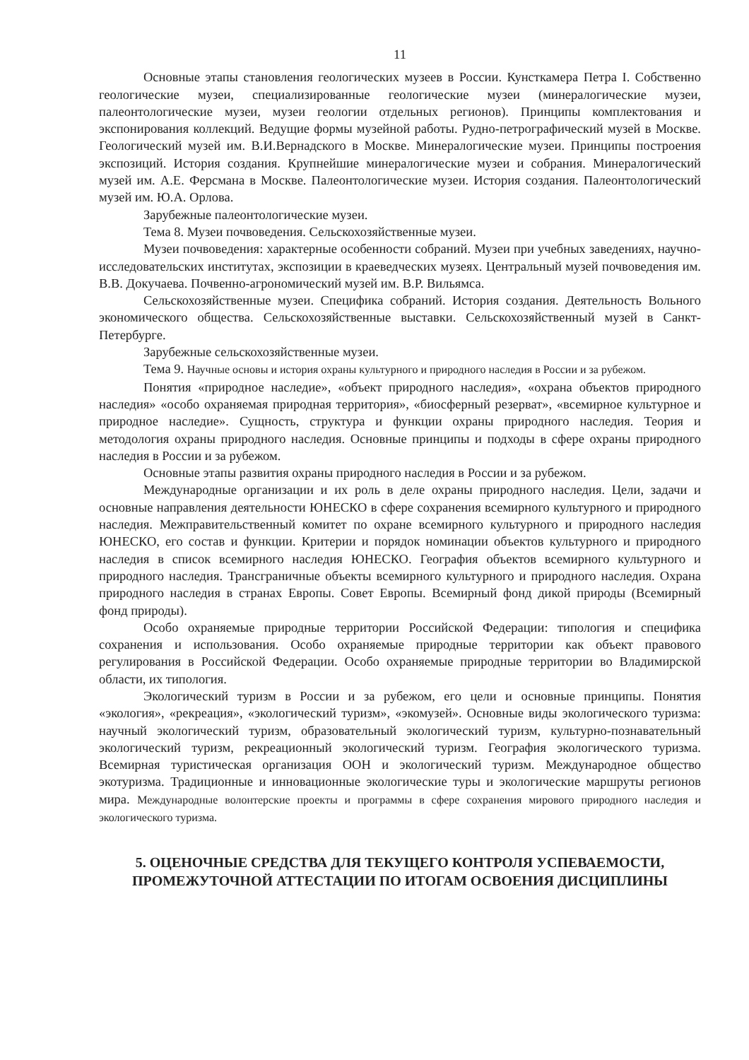11
Основные этапы становления геологических музеев в России. Кунсткамера Петра I. Собственно геологические музеи, специализированные геологические музеи (минералогические музеи, палеонтологические музеи, музеи геологии отдельных регионов). Принципы комплектования и экспонирования коллекций. Ведущие формы музейной работы. Рудно-петрографический музей в Москве. Геологический музей им. В.И.Вернадского в Москве. Минералогические музеи. Принципы построения экспозиций. История создания. Крупнейшие минералогические музеи и собрания. Минералогический музей им. А.Е. Ферсмана в Москве. Палеонтологические музеи. История создания. Палеонтологический музей им. Ю.А. Орлова.
Зарубежные палеонтологические музеи.
Тема 8. Музеи почвоведения. Сельскохозяйственные музеи.
Музеи почвоведения: характерные особенности собраний. Музеи при учебных заведениях, научно-исследовательских институтах, экспозиции в краеведческих музеях. Центральный музей почвоведения им. В.В. Докучаева. Почвенно-агрономический музей им. В.Р. Вильямса.
Сельскохозяйственные музеи. Специфика собраний. История создания. Деятельность Вольного экономического общества. Сельскохозяйственные выставки. Сельскохозяйственный музей в Санкт-Петербурге.
Зарубежные сельскохозяйственные музеи.
Тема 9. Научные основы и история охраны культурного и природного наследия в России и за рубежом.
Понятия «природное наследие», «объект природного наследия», «охрана объектов природного наследия» «особо охраняемая природная территория», «биосферный резерват», «всемирное культурное и природное наследие». Сущность, структура и функции охраны природного наследия. Теория и методология охраны природного наследия. Основные принципы и подходы в сфере охраны природного наследия в России и за рубежом.
Основные этапы развития охраны природного наследия в России и за рубежом.
Международные организации и их роль в деле охраны природного наследия. Цели, задачи и основные направления деятельности ЮНЕСКО в сфере сохранения всемирного культурного и природного наследия. Межправительственный комитет по охране всемирного культурного и природного наследия ЮНЕСКО, его состав и функции. Критерии и порядок номинации объектов культурного и природного наследия в список всемирного наследия ЮНЕСКО. География объектов всемирного культурного и природного наследия. Трансграничные объекты всемирного культурного и природного наследия. Охрана природного наследия в странах Европы. Совет Европы. Всемирный фонд дикой природы (Всемирный фонд природы).
Особо охраняемые природные территории Российской Федерации: типология и специфика сохранения и использования. Особо охраняемые природные территории как объект правового регулирования в Российской Федерации. Особо охраняемые природные территории во Владимирской области, их типология.
Экологический туризм в России и за рубежом, его цели и основные принципы. Понятия «экология», «рекреация», «экологический туризм», «экомузей». Основные виды экологического туризма: научный экологический туризм, образовательный экологический туризм, культурно-познавательный экологический туризм, рекреационный экологический туризм. География экологического туризма. Всемирная туристическая организация ООН и экологический туризм. Международное общество экотуризма. Традиционные и инновационные экологические туры и экологические маршруты регионов мира. Международные волонтерские проекты и программы в сфере сохранения мирового природного наследия и экологического туризма.
5. ОЦЕНОЧНЫЕ СРЕДСТВА ДЛЯ ТЕКУЩЕГО КОНТРОЛЯ УСПЕВАЕМОСТИ, ПРОМЕЖУТОЧНОЙ АТТЕСТАЦИИ ПО ИТОГАМ ОСВОЕНИЯ ДИСЦИПЛИНЫ